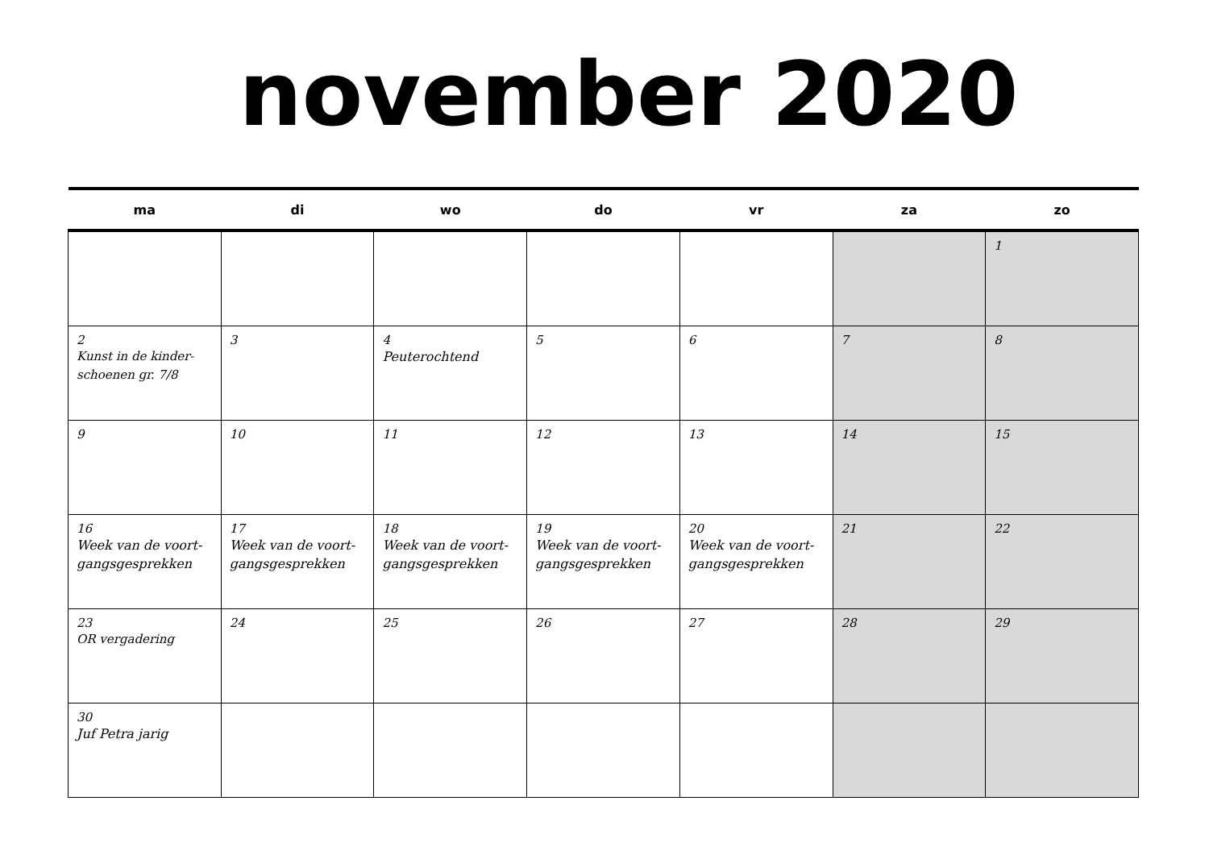november 2020
| ma | di | wo | do | vr | za | zo |
| --- | --- | --- | --- | --- | --- | --- |
| | | | | | | 1 |
| 2 Kunst in de kinder- schoenen gr. 7/8 | 3 | 4 Peuterochtend | 5 | 6 | 7 | 8 |
| 9 | 10 | 11 | 12 | 13 | 14 | 15 |
| 16 Week van de voort- gangsgesprekken | 17 Week van de voort- gangsgesprekken | 18 Week van de voort- gangsgesprekken | 19 Week van de voort- gangsgesprekken | 20 Week van de voort- gangsgesprekken | 21 | 22 |
| 23 OR vergadering | 24 | 25 | 26 | 27 | 28 | 29 |
| 30 Juf Petra jarig | | | | | | |